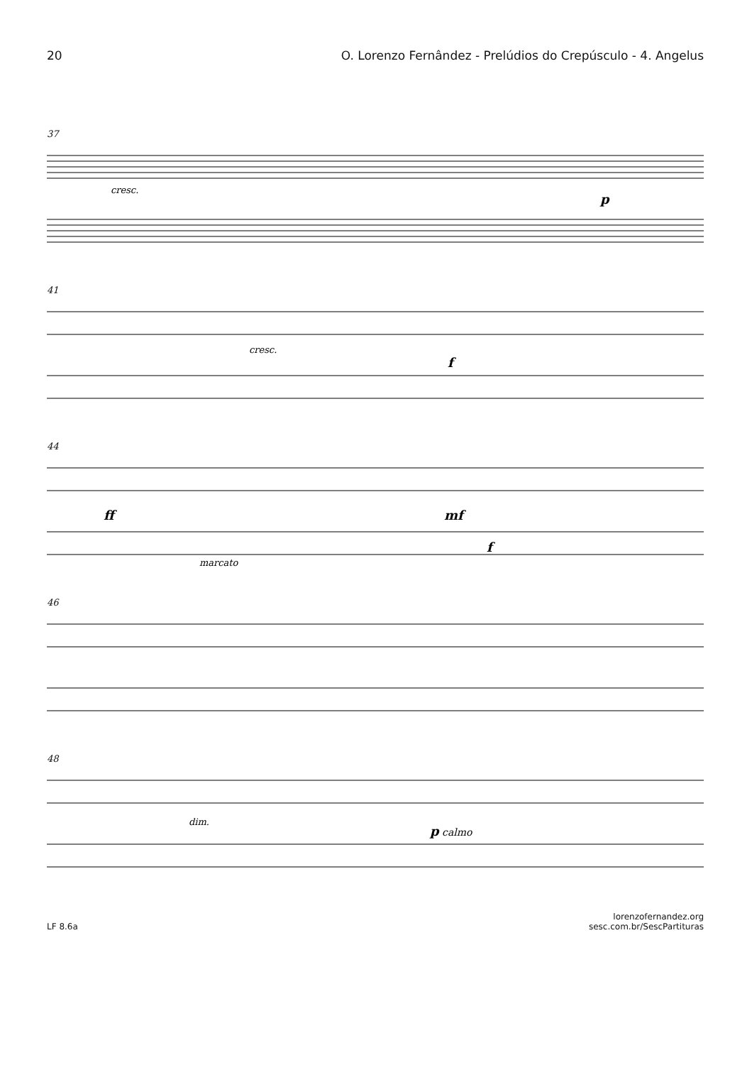20 O. Lorenzo Fernândez - Prelúdios do Crepúsculo - 4. Angelus
37
cresc.
p
41
cresc.
f
44
ff
mf
f
marcato
46
48
dim.
p calmo
LF 8.6a lorenzofernandez.org
sesc.com.br/SescPartituras